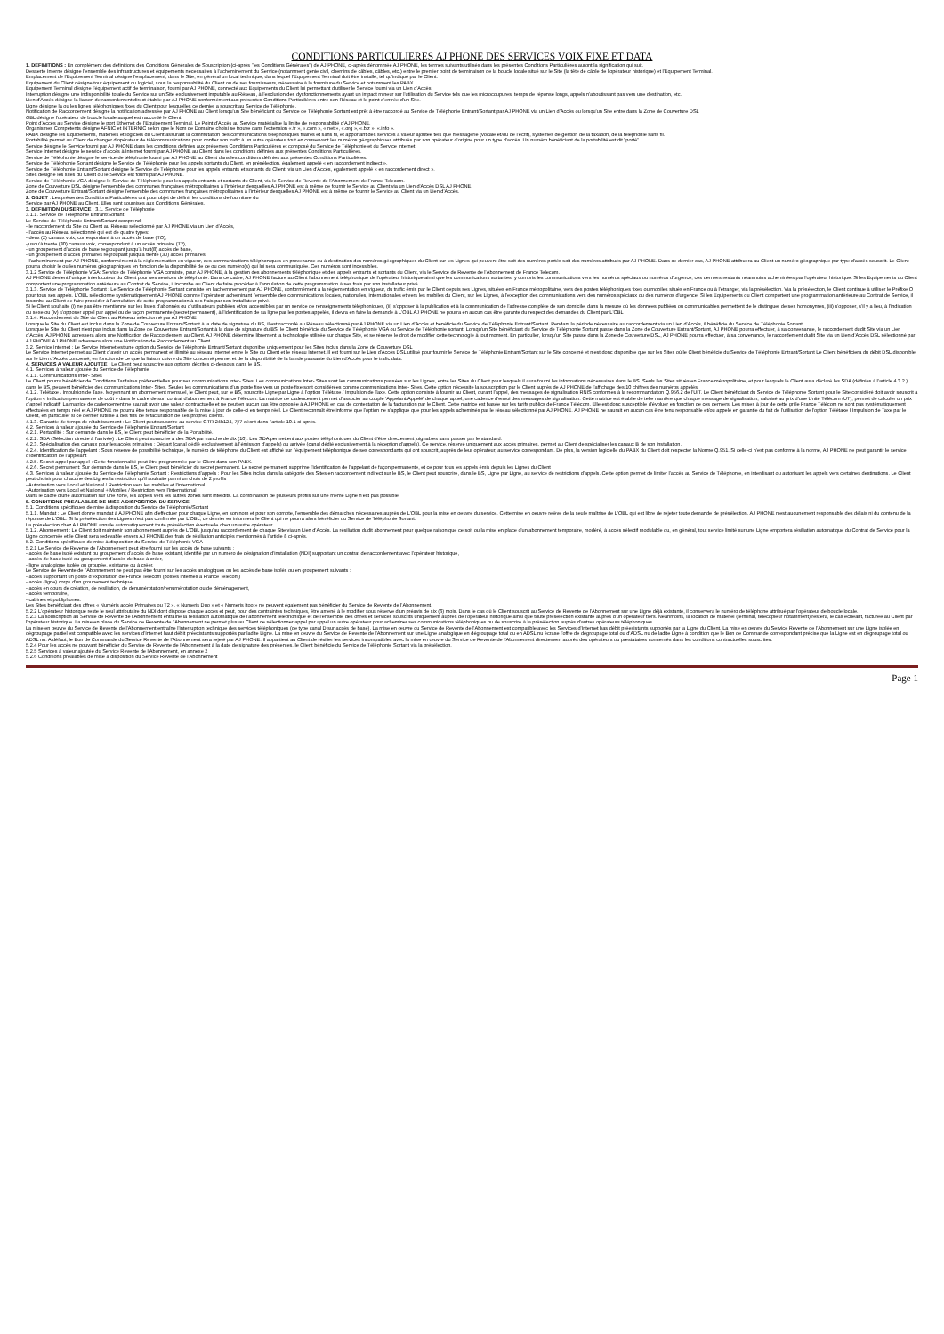CONDITIONS PARTICULIERES AJ PHONE DES SERVICES VOIX FIXE ET DATA
1. DEFINITIONS : En complément des définitions des Conditions Générales de Souscription (ci-après "les Conditions Générales") de AJ PHONE, ci-après dénommée AJ PHONE, les termes suivants utilisés dans les présentes Conditions Particulières auront la signification qui suit.
Desserte Interne désigne l'ensemble des infrastructures et équipements nécessaires à l'acheminement du Service (notamment génie civil, chemins de câbles, câbles, etc.) entre le premier point de terminaison de la boucle locale situé sur le Site (la tête de câble de l'opérateur historique) et l'Equipement Terminal.
Emplacement de l'Equipement Terminal désigne l'emplacement, dans le Site, en général un local technique, dans lequel l'Equipement Terminal doit être installé, tel qu'indiqué par le Client.
Equipement du Client désigne tout équipement ou logiciel, sous la responsabilité du Client ou de ses fournisseurs, nécessaire à la fourniture du Service et notamment les PABX.
Equipement Terminal désigne l'équipement actif de terminaison, fourni par AJ PHONE, connecté aux Equipements du Client lui permettant d'utiliser le Service fourni via un Lien d'Accès.
Interruption désigne une indisponibilité totale du Service sur un Site exclusivement imputable au Réseau, à l'exclusion des dysfonctionnements ayant un impact mineur sur l'utilisation du Service tels que les microcoupures, temps de réponse longs, appels n'aboutissant pas vers une destination, etc.
Lien d'Accès désigne la liaison de raccordement direct établie par AJ PHONE conformément aux présentes Conditions Particulières entre son Réseau et le point d'entrée d'un Site.
Ligne désigne la ou les lignes téléphoniques fixes du Client pour lesquelles ce dernier a souscrit au Service de Téléphonie.
Notification de Raccordement désigne la notification adressée par AJ PHONE au Client lorsqu'un Site bénéficiant du Service de Téléphonie Sortant est prêt à être raccordé au Service de Téléphonie Entrant/Sortant par AJ PHONE via un Lien d'Accès ou lorsqu'un Site entre dans la Zone de Couverture DSL
OBL désigne l'opérateur de boucle locale auquel est raccordé le Client
Point d'Accès au Service désigne le port Ethernet de l'Equipement Terminal. Le Point d'Accès au Service matérialise la limite de responsabilité d'AJ PHONE.
Organismes Compétents désigne AFNIC et INTERNIC selon que le Nom de Domaine choisi se trouve dans l'extension «.fr », «.com », «.net », «.org », «.biz », «.info ».
PABX désigne les Equipements, matériels et logiciels du Client assurant la commutation des communications téléphoniques filaires et sans fil, et apportant des services à valeur ajoutée tels que messagerie (vocale et/ou de l'écrit), systèmes de gestion de la taxation, de la téléphonie sans fil.
Portabilité permet au Client de changer d'opérateur de télécommunications pour confier son trafic à un autre opérateur tout en conservant les numéros géographiques attribués par son opérateur d'origine pour un type d'accès. Un numéro bénéficiant de la portabilité est dit "porté".
Service désigne le Service fourni par AJ PHONE dans les conditions définies aux présentes Conditions Particulières et composé du Service de Téléphonie et du Service Internet
Service Internet désigne le service d'accès à Internet fourni par AJ PHONE au Client dans les conditions définies aux présentes Conditions Particulières.
Service de Téléphonie désigne le service de téléphonie fourni par AJ PHONE au Client dans les conditions définies aux présentes Conditions Particulières.
Service de Téléphonie Sortant désigne le Service de Téléphonie pour les appels sortants du Client, en présélection, également appelé « en raccordement indirect ».
Service de Téléphonie Entrant/Sortant désigne le Service de Téléphonie pour les appels entrants et sortants du Client, via un Lien d'Accès, également appelé « en raccordement direct ».
Sites désigne les sites du Client où le Service est fourni par AJ PHONE.
Service de Téléphonie VGA désigne le Service de Téléphonie pour les appels entrants et sortants du Client, via le Service de Revente de l'Abonnement de France Telecom.
Zone de Couverture DSL désigne l'ensemble des communes françaises métropolitaines à l'intérieur desquelles AJ PHONE est à même de fournir le Service au Client via un Lien d'Accès DSL AJ PHONE.
Zone de Couverture Entrant/Sortant désigne l'ensemble des communes françaises métropolitaines à l'intérieur desquelles AJ PHONE est à même de fournir le Service au Client via un Lien d'Accès.
2. OBJET : Les présentes Conditions Particulières ont pour objet de définir les conditions de fourniture du
Service par AJ PHONE au Client. Elles sont soumises aux Conditions Générales.
3. DEFINITION DU SERVICE : 3.1. Service de Téléphonie
3.1.1. Service de Téléphonie Entrant/Sortant
Le Service de Téléphonie Entrant/Sortant comprend:
- le raccordement du Site du Client au Réseau sélectionné par AJ PHONE via un Lien d'Accès,
- l'accès au Réseau sélectionné qui est de quatre types:
- deux (2) canaux voix, correspondant à un accès de base (TO),
-jusqu'à trente (30) canaux voix, correspondant à un accès primaire (T2),
- un groupement d'accès de base regroupant jusqu'à huit(8) accès de base,
- un groupement d'accès primaires regroupant jusqu'à trente (30) accès primaires.
- l'acheminement par AJ PHONE, conformément à la réglementation en vigueur, des communications téléphoniques en provenance ou à destination des numéros géographiques du Client sur les Lignes qui peuvent être soit des numéros portés soit des numéros attribués par AJ PHONE. Dans ce dernier cas, AJ PHONE attribuera au Client un numéro géographique par type d'accès souscrit. Le Client pourra choisir le ou les numéros géographiques en fonction de la disponibilité de ce ou ces numéro(s) qui lui sera communiquée. Ces numéros sont incessibles.
3.1.2 Service de Téléphonie VGA: Service de Téléphonie VGA consiste, pour AJ PHONE, à la gestion des abonnements téléphonique et des appels entrants et sortants du Client, via le Service de Revente de l'Abonnement de France Telecom.
AJ PHONE devient l'unique interlocuteur du Client pour ses services de téléphonie. Dans ce cadre, AJ PHONE facture au Client l'abonnement téléphonique de l'opérateur historique ainsi que les communications sortantes, y compris les communications vers les numéros spéciaux ou numéros d'urgence, ces derniers restants néanmoins acheminées par l'opérateur historique. Si les Equipements du Client comportent une programmation antérieure au Contrat de Service, il incombe au Client de faire procéder à l'annulation de cette programmation à ses frais par son installateur privé.
3.1.3. Service de Téléphonie Sortant : Le Service de Téléphonie Sortant consiste en l'acheminement par AJ PHONE, conformément à la réglementation en vigueur, du trafic émis par le Client depuis ses Lignes, situées en France métropolitaine, vers des postes téléphoniques fixes ou mobiles situés en France ou à l'étranger, via la présélection. Via la présélection, le Client continue à utiliser le Préfixe O pour tous ses appels. L'OBL sélectionne systématiquement AJ PHONE comme l'opérateur acheminant l'ensemble des communications locales, nationales, internationales et vers les mobiles du Client, sur les Lignes, à l'exception des communications vers des numéros spéciaux ou des numéros d'urgence. Si les Equipements du Client comportent une programmation antérieure au Contrat de Service, il incombe au Client de faire procéder à l'annulation de cette programmation à ses frais par son installateur privé.
Si le Client souhaite (i) ne pas être mentionné sur les listes d'abonnés ou d'utilisateurs publiées et/ou accessibles par un service de renseignements téléphoniques, (ii) s'opposer à la publication et à la communication de l'adresse complète de son domicile, dans la mesure où les données publiées ou communicables permettent de le distinguer de ses homonymes, (iii) s'opposer, s'il y a lieu, à l'indication du sexe ou (iv) s'opposer appel par appel ou de façon permanente (secret permanent), à l'identification de sa ligne par les postes appelés, il devra en faire la demande à L'OBL AJ PHONE ne pourra en aucun cas être garante du respect des demandes du Client par L'OBL
3.1.4. Raccordement du Site du Client au Réseau sélectionné par AJ PHONE
Lorsque le Site du Client est inclus dans la Zone de Couverture Entrant/Sortant à la date de signature du BS, il est raccordé au Réseau sélectionné par AJ PHONE via un Lien d'Accès et bénéficie du Service de Téléphonie Entrant/Sortant. Pendant la période nécessaire au raccordement via un Lien d'Accès, il bénéficie du Service de Téléphonie Sortant.
Lorsque le Site du Client n'est pas inclus dans la Zone de Couverture Entrant/Sortant à la date de signature du BS, le Client bénéficie du Service de Téléphonie VGA ou Service de Téléphonie sortant. Lorsqu'un Site bénéficiant du Service de Téléphonie Sortant passe dans la Zone de Couverture Entrant/Sortant, AJ PHONE pourra effectuer, à sa convenance, le raccordement dudit Site via un Lien d'Accès. AJ PHONE adressera alors une Notification de Raccordement au Client. AJ PHONE détermine librement la technologie utilisée sur chaque Site, et se réserve le droit de modifier cette technologie à tout moment. En particulier, lorsqu'un Site passe dans la Zone de Couverture DSL, AJ PHONE pourra effectuer, à sa convenance, le raccordement dudit Site via un Lien d'Accès DSL sélectionné par AJ PHONE.AJ PHONE adressera alors une Notification de Raccordement au Client
3.2. Service Internet : Le Service Internet est une option du Service de Téléphonie Entrant/Sortant disponible uniquement pour les Sites inclus dans la Zone de Couverture DSL
Le Service Internet permet au Client d'avoir un accès permanent et illimité au réseau Internet entre le Site du Client et le réseau Internet. Il est fourni sur le Lien d'Accès DSL utilisé pour fournir le Service de Téléphonie Entrant/Sortant sur le Site concerné et n'est donc disponible que sur les Sites où le Client bénéficie du Service de Téléphonie Entrant/Sortant Le Client bénéficiera du débit DSL disponible sur le Lien d'Accès concerné, en fonction de ce que la liaison cuivre du Site concerné permet et de la disponibilité de la bande passante du Lien d'Accès pour le trafic data.
4. SERVICES A VALEUR AJOUTEE : Le Client peut souscrire aux options décrites ci-dessous dans le BS.
4.1. Services à valeur ajoutée du Service de Téléphonie
4.1.1. Communications Inter- Sites
Le Client pourra bénéficier de Conditions Tarifaires préférentielles pour ses communications Inter- Sites. Les communications Inter- Sites sont les communications passées sur les Lignes, entre les Sites du Client pour lesquels il aura fourni les informations nécessaires dans le BS. Seuls les Sites situés en France métropolitaine, et pour lesquels le Client aura déclaré les SDA (définies à l'article 4.3.2.) dans le BS, peuvent bénéficier des communications Inter- Sites. Seules les communications d'un poste fixe vers un poste fixe sont considérées comme communications Inter- Sites. Cette option nécessite la souscription par le Client auprès de AJ PHONE de l'affichage des 10 chiffres des numéros appelés.
4.1.2. Télétaxe / Impulsion de Taxe. Moyennant un abonnement mensuel, le Client peut, sur le BS, souscrite Ligne par Ligne à l'option Télétaxe / Impulsion de Taxe. Cette option consiste à fournir au Client, durant l'appel, des messages de signalisation RNIS conformes à la recommandation Q.956.2 de l'UIT. Le Client bénéficiant du Service de Téléphonie Sortant pour le Site considéré doit avoir souscrit à l'option « Indication permanente de coût » dans le cadre de son contrat d'abonnement à France Télécom. La matrice de cadencement permet d'associer au couple 'Appelant/Appelé' de chaque appel, une cadence d'envoi des messages de signalisation. Cette matrice est établie de telle manière que chaque message de signalisation, valorisé au prix d'une Unité Télécom (UT), permet de calculer un prix d'appel indicatif. La matrice de cadencement ne saurait avoir une valeur contractuelle et ne peut en aucun cas être opposée à AJ PHONE en cas de contestation de la facturation par le Client. Cette matrice est basée sur les tarifs publics de France Télécom. Elle est donc susceptible d'évoluer en fonction de ces derniers. Les mises à jour de cette grille France Télécom ne sont pas systématiquement effectuées en temps réel et AJ PHONE ne pourra être tenue responsable de la mise à jour de celle-ci en temps réel. Le Client reconnaît être informé que l'option ne s'applique que pour les appels acheminés par le réseau sélectionné par AJ PHONE. AJ PHONE ne saurait en aucun cas être tenu responsable et/ou appelé en garantie du fait de l'utilisation de l'option Télétaxe I Impulsion de Taxe par le Client, en particulier si ce dernier l'utilise à des fins de refacturation de ses propres clients.
4.1.3. Garantie de temps de rétablissement : Le Client peut souscrire au service GTR 24h124, 7j/7 décrit dans l'article 10.1 ci-après.
4.2. Services à valeur ajoutée du Service de Téléphonie Entrant/Sortant
4.2.1. Portabilité : Sur demande dans le BS, le Client peut bénéficier de la Portabilité.
4.2.2. SDA (Sélection directe à l'arrivée) : Le Client peut souscrire à des SDA par tranche de dix (10). Les SDA permettent aux postes téléphoniques du Client d'être directement joignables sans passer par le standard.
4.2.3. Spécialisation des canaux pour les accès primaires : Départ (canal dédié exclusivement à l'émission d'appels) ou arrivée (canal dédié exclusivement à la réception d'appels). Ce service, réservé uniquement aux accès primaires, permet au Client de spécialiser les canaux B de son installation.
4.2.4. Identification de l'appelant : Sous réserve de possibilité technique, le numéro de téléphone du Client est affiché sur l'équipement téléphonique de ses correspondants qui ont souscrit, auprès de leur opérateur, au service correspondant. De plus, la version logicielle du PABX du Client doit respecter la Norme Q.951. Si celle-ci n'est pas conforme à la norme, AJ PHONE ne peut garantir le service d'identification de l'appelant
4.2.5. Secret appel par appel : Cette fonctionnalité peut être programmée par le Client dans son PABX.
4.2.6. Secret permanent: Sur demande dans le BS, le Client peut bénéficier du secret permanent. Le secret permanent supprime l'identification de l'appelant de façon permanente, et ce pour tous les appels émis depuis les Lignes du Client
4.3. Services à valeur ajoutée du Service de Téléphonie Sortant : Restrictions d'appels : Pour les Sites inclus dans la catégorie des Sites en raccordement indirect sur le BS, le Client peut souscrire, dans le BS, Ligne par Ligne, au service de restrictions d'appels. Cette option permet de limiter l'accès au Service de Téléphonie, en interdisant ou autorisant les appels vers certaines destinations. Le Client peut choisir pour chacune des Lignes la restriction qu'il souhaite parmi un choix de 2 profils
- Autorisation vers Local et National / Restriction vers les mobiles et l'international
- Autorisation vers Local et National + Mobiles / Restriction vers l'International
Dans le cadre d'une autorisation sur une zone, les appels vers les autres zones sont interdits. La combinaison de plusieurs profils sur une même Ligne n'est pas possible.
5. CONDITIONS PREALABLES DE MISE A DISPOSITION DU SERVICE
5.1. Conditions spécifiques de mise à disposition du Service de Téléphonie/Sortant
5.1.1. Mandat : Le Client donne mandat à AJ PHONE afin d'effectuer pour chaque Ligne, en son nom et pour son compte, l'ensemble des démarches nécessaires auprès de L'OBL pour la mise en oeuvre du service. Cette mise en oeuvre relève de la seule maîtrise de L'OBL qui est libre de rejeter toute demande de présélection. AJ PHONE n'est aucunement responsable des délais ni du contenu de la réponse de L'OBL. Si la présélection des Lignes n'est pas confirmée par L'OBL, ce dernier en informera le Client qui ne pourra alors bénéficier du Service de Téléphonie Sortant.
La présélection chez AJ PHONE annule automatiquement toute présélection éventuelle chez un autre opérateur.
5.1.2. Abonnement : Le Client doit maintenir son abonnement auprès de L'OBL jusqu'au raccordement de chaque Site via un Lien d'Accès. La résiliation dudit abonnement pour quelque raison que ce soit ou la mise en place d'un abonnement temporaire, modéré, à accès sélectif modulable ou, en général, tout service limité sur une Ligne emportera résiliation automatique du Contrat de Service pour la Ligne concernée et le Client sera redevable envers AJ PHONE des frais de résiliation anticipés mentionnés à l'article 8 ci-après.
5.2. Conditions spécifiques de mise à disposition du Service de Téléphonie VGA
5.2.1 Le Service de Revente de l'Abonnement peut être fourni sur les accès de base suivants :
- accès de base isolé existant ou groupement d'accès de base existant, identifié par un numéro de désignation d'installation (NDI) supportant un contrat de raccordement avec l'opérateur historique,
- accès de base isolé ou groupement d'accès de base à créer,
- ligne analogique isolée ou groupée, existante ou à créer.
Le Service de Revente de l'Abonnement ne peut pas être fourni sur les accès analogiques ou les accès de base isolés ou en groupement suivants :
- accès supportant un poste d'exploitation de France Telecom (postes internes à France Telecom)
- accès (ligne) corps d'un groupement technique,
- accès en cours de création, de résiliation, de dénumérotation/renumérotation ou de déménagement,
- accès temporaire,
- cabines et publiphones.
Les Sites bénéficiant des offres « Numéris accès Primaires ou T2 », « Numeris Duo » et « Numeris Itoo » ne peuvent également pas bénéficier du Service de Revente de l'Abonnement.
5.2.2 L'opérateur historique reste le seul attributaire du NDI dont dispose chaque accès et peut, pour des contraintes techniques, être amené à le modifier sous réserve d'un préavis de six (6) mois. Dans le cas où le Client souscrit au Service de Revente de l'Abonnement sur une Ligne déjà existante, il conservera le numéro de téléphone attribué par l'opérateur de boucle locale.
5.2.3 La souscription au Service de Revente de l'Abonnement entraîne la résiliation automatique de l'abonnement téléphonique et de l'ensemble des offres et services souscrits uniquement auprès de l'opérateur historique ainsi que toute présélection existante auprès d'un opérateur tiers. Néanmoins, la location de matériel (terminal, télécopieur notamment) restera, le cas échéant, facturée au Client par l'opérateur historique. La mise en place du Service de Revente de l'Abonnement ne permet plus au Client de sélectionner appel par appel un autre opérateur pour acheminer ses communications téléphoniques ou de souscrire à la présélection auprès d'autres opérateurs téléphoniques.
La mise en œuvre du Service de Revente de l'Abonnement entraîne l'interruption technique des services téléphoniques (de type canal D sur accès de base). La mise en œuvre du Service de Revente de l'Abonnement est compatible avec les Services d'Internet bas débit préexistants supportés par la Ligne du Client. La mise en œuvre du Service Revente de l'Abonnement sur une Ligne isolée en dégroupage partiel est compatible avec les services d'Internet haut débit préexistants supportés par ladite Ligne. La mise en œuvre du Service de Revente de l'Abonnement sur une Ligne analogique en dégroupage total ou en ADSL nu écrase l'offre de dégroupage total ou d'ADSL nu de ladite Ligne à condition que le Bon de Commande correspondant précise que la Ligne est en dégroupage total ou ADSL nu. A défaut, le Bon de Commande du Service Revente de l'Abonnement sera rejeté par AJ PHONE. Il appartient au Client de résilier les services incompatibles avec la mise en œuvre du Service de Revente de l'Abonnement directement auprès des opérateurs ou prestataires concernés dans les conditions contractuelles souscrites.
5.2.4 Pour les accès ne pouvant bénéficier du Service de Revente de l'Abonnement à la date de signature des présentes, le Client bénéficie du Service de Téléphonie Sortant via la présélection.
5.2.5 Services à valeur ajoutée du Service Revente de l'Abonnement, en annexe 2
5.2.6 Conditions préalables de mise à disposition du Service Revente de l'Abonnement
Page 1